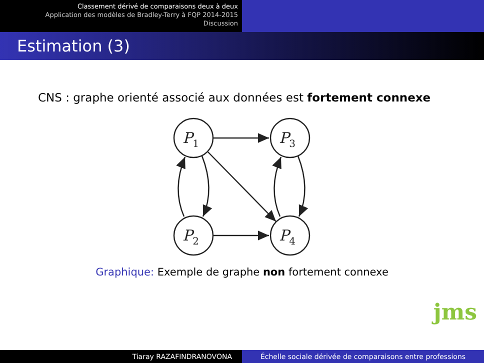Classement dérivé de comparaisons deux à deux
Application des modèles de Bradley-Terry à FQP 2014-2015
Discussion
Estimation (3)
CNS : graphe orienté associé aux données est fortement connexe
P1
P3
P2
P4
Graphique: Exemple de graphe non fortement connexe
jms
Tiaray RAZAFINDRANOVONA Échelle sociale dérivée de comparaisons entre professions